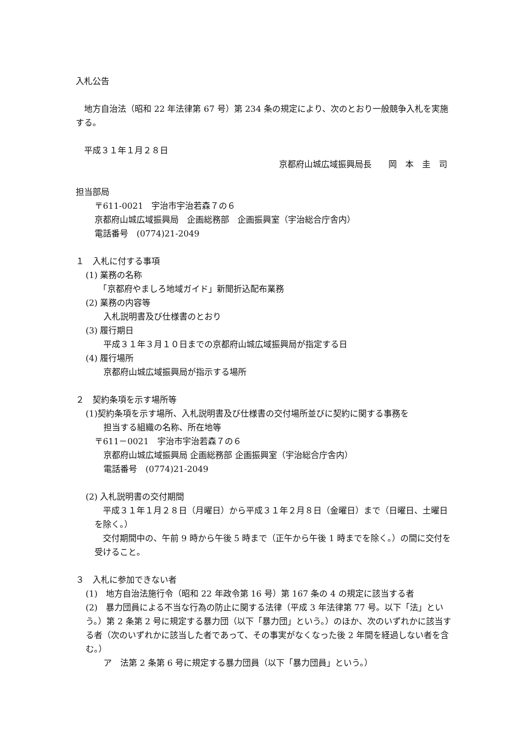入札公告
　地方自治法（昭和 22 年法律第 67 号）第 234 条の規定により、次のとおり一般競争入札を実施する。
　平成３１年１月２８日
京都府山城広域振興局長　　岡　本　圭　司
担当部局
〒611-0021　宇治市宇治若森７の６
京都府山城広域振興局　企画総務部　企画振興室（宇治総合庁舎内）
電話番号　(0774)21-2049
１　入札に付する事項
(1) 業務の名称
　「京都府やましろ地域ガイド」新聞折込配布業務
(2) 業務の内容等
入札説明書及び仕様書のとおり
(3) 履行期日
平成３１年３月１０日までの京都府山城広域振興局が指定する日
(4) 履行場所
京都府山城広域振興局が指示する場所
２　契約条項を示す場所等
(1)契約条項を示す場所、入札説明書及び仕様書の交付場所並びに契約に関する事務を
担当する組織の名称、所在地等
〒611－0021　宇治市宇治若森７の６
京都府山城広域振興局 企画総務部 企画振興室（宇治総合庁舎内）
電話番号　(0774)21-2049
(2) 入札説明書の交付期間
　平成３１年１月２８日（月曜日）から平成３１年２月８日（金曜日）まで（日曜日、土曜日を除く。）
　交付期間中の、午前 9 時から午後 5 時まで（正午から午後 1 時までを除く。）の間に交付を受けること。
３　入札に参加できない者
(1)　地方自治法施行令（昭和 22 年政令第 16 号）第 167 条の 4 の規定に該当する者
(2)　暴力団員による不当な行為の防止に関する法律（平成 3 年法律第 77 号。以下「法」という。）第 2 条第 2 号に規定する暴力団（以下「暴力団」という。）のほか、次のいずれかに該当する者（次のいずれかに該当した者であって、その事実がなくなった後 2 年間を経過しない者を含む。）
ア　法第 2 条第 6 号に規定する暴力団員（以下「暴力団員」という。）